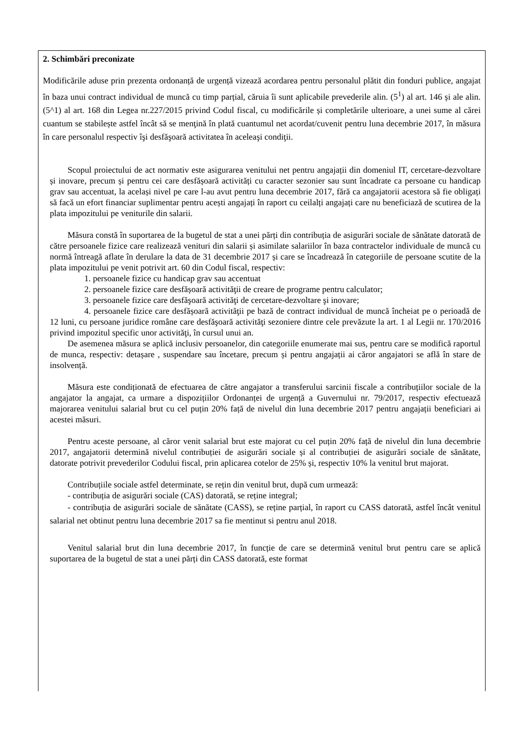2. Schimbări preconizate
Modificările aduse prin prezenta ordonanță de urgență vizează acordarea pentru personalul plătit din fonduri publice, angajat în baza unui contract individual de muncă cu timp parțial, căruia îi sunt aplicabile prevederile alin. (5<sup>1</sup>) al art. 146 și ale alin. (5^1) al art. 168 din Legea nr.227/2015 privind Codul fiscal, cu modificările și completările ulterioare, a unei sume al cărei cuantum se stabilește astfel încât să se menţină în plată cuantumul net acordat/cuvenit pentru luna decembrie 2017, în măsura în care personalul respectiv îşi desfăşoară activitatea în aceleaşi condiţii.
Scopul proiectului de act normativ este asigurarea venitului net pentru angajații din domeniul IT, cercetare-dezvoltare și inovare, precum și pentru cei care desfășoară activități cu caracter sezonier sau sunt încadrate ca persoane cu handicap grav sau accentuat, la același nivel pe care l-au avut pentru luna decembrie 2017, fără ca angajatorii acestora să fie obligați să facă un efort financiar suplimentar pentru acești angajați în raport cu ceilalți angajați care nu beneficiază de scutirea de la plata impozitului pe veniturile din salarii.
Măsura constă în suportarea de la bugetul de stat a unei părți din contribuția de asigurări sociale de sănătate datorată de către persoanele fizice care realizează venituri din salarii și asimilate salariilor în baza contractelor individuale de muncă cu normă întreagă aflate în derulare la data de 31 decembrie 2017 și care se încadrează în categoriile de persoane scutite de la plata impozitului pe venit potrivit art. 60 din Codul fiscal, respectiv:
1. persoanele fizice cu handicap grav sau accentuat
2. persoanele fizice care desfășoară activităţii de creare de programe pentru calculator;
3. persoanele fizice care desfăşoară activităţi de cercetare-dezvoltare şi inovare;
4. persoanele fizice care desfășoară activităţii pe bază de contract individual de muncă încheiat pe o perioadă de 12 luni, cu persoane juridice române care desfăşoară activităţi sezoniere dintre cele prevăzute la art. 1 al Legii nr. 170/2016 privind impozitul specific unor activităţi, în cursul unui an.
De asemenea măsura se aplică inclusiv persoanelor, din categoriile enumerate mai sus, pentru care se modifică raportul de munca, respectiv: detașare , suspendare sau încetare, precum și pentru angajații ai căror angajatori se află în stare de insolvență.
Măsura este condiționată de efectuarea de către angajator a transferului sarcinii fiscale a contribuțiilor sociale de la angajator la angajat, ca urmare a dispozițiilor Ordonanței de urgență a Guvernului nr. 79/2017, respectiv efectuează majorarea venitului salarial brut cu cel puțin 20% față de nivelul din luna decembrie 2017 pentru angajații beneficiari ai acestei măsuri.
Pentru aceste persoane, al căror venit salarial brut este majorat cu cel puțin 20% față de nivelul din luna decembrie 2017, angajatorii determină nivelul contribuției de asigurări sociale și al contribuției de asigurări sociale de sănătate, datorate potrivit prevederilor Codului fiscal, prin aplicarea cotelor de 25% și, respectiv 10% la venitul brut majorat.
Contribuțiile sociale astfel determinate, se rețin din venitul brut, după cum urmează:
- contribuția de asigurări sociale (CAS) datorată, se reține integral;
- contribuția de asigurări sociale de sănătate (CASS), se reține parțial, în raport cu CASS datorată, astfel încât venitul salarial net obtinut pentru luna decembrie 2017 sa fie mentinut si pentru anul 2018.
Venitul salarial brut din luna decembrie 2017, în funcție de care se determină venitul brut pentru care se aplică suportarea de la bugetul de stat a unei părți din CASS datorată, este format